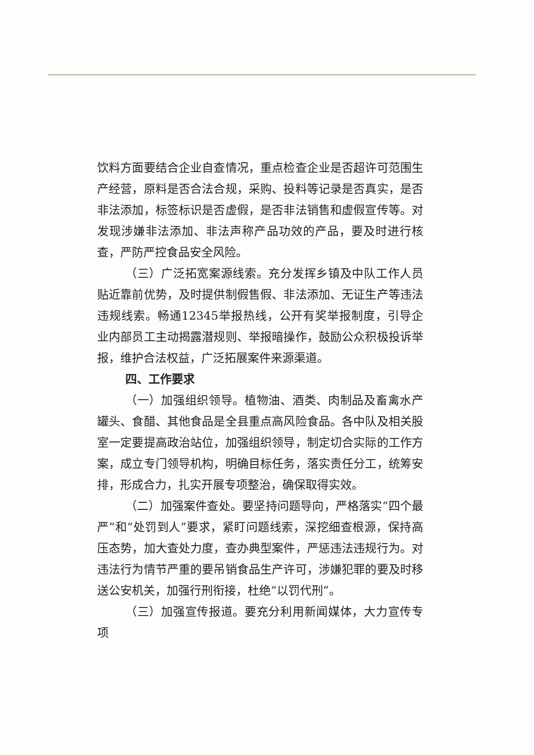饮料方面要结合企业自查情况，重点检查企业是否超许可范围生产经营，原料是否合法合规，采购、投料等记录是否真实，是否非法添加，标签标识是否虚假，是否非法销售和虚假宣传等。对发现涉嫌非法添加、非法声称产品功效的产品，要及时进行核查，严防严控食品安全风险。
（三）广泛拓宽案源线索。充分发挥乡镇及中队工作人员贴近靠前优势，及时提供制假售假、非法添加、无证生产等违法违规线索。畅通12345举报热线，公开有奖举报制度，引导企业内部员工主动揭露潜规则、举报暗操作，鼓励公众积极投诉举报，维护合法权益，广泛拓展案件来源渠道。
四、工作要求
（一）加强组织领导。植物油、酒类、肉制品及畜禽水产罐头、食醋、其他食品是全县重点高风险食品。各中队及相关股室一定要提高政治站位，加强组织领导，制定切合实际的工作方案，成立专门领导机构，明确目标任务，落实责任分工，统筹安排，形成合力，扎实开展专项整治，确保取得实效。
（二）加强案件查处。要坚持问题导向，严格落实“四个最严”和“处罚到人”要求，紧盯问题线索，深挖细查根源，保持高压态势，加大查处力度，查办典型案件，严惩违法违规行为。对违法行为情节严重的要吊销食品生产许可，涉嫌犯罪的要及时移送公安机关，加强行刑衔接，杜绝“以罚代刑”。
（三）加强宣传报道。要充分利用新闻媒体，大力宣传专项